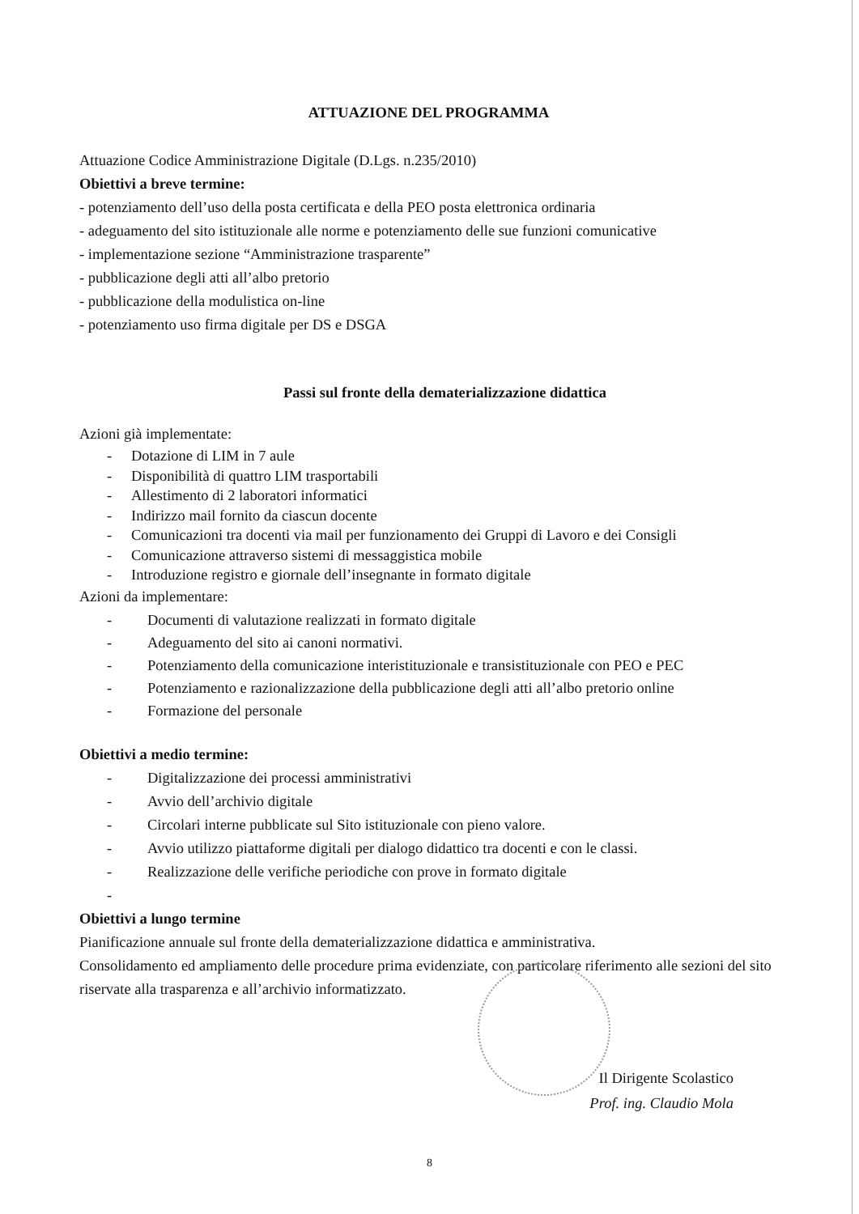ATTUAZIONE DEL PROGRAMMA
Attuazione Codice Amministrazione Digitale (D.Lgs. n.235/2010)
Obiettivi a breve termine:
- potenziamento dell’uso della posta certificata e della PEO posta elettronica ordinaria
- adeguamento del sito istituzionale alle norme e potenziamento delle sue funzioni comunicative
- implementazione sezione “Amministrazione trasparente”
- pubblicazione degli atti all’albo pretorio
- pubblicazione della modulistica on-line
- potenziamento uso firma digitale per DS e DSGA
Passi sul fronte della dematerializzazione didattica
Azioni già implementate:
- Dotazione di LIM in 7 aule
- Disponibilità di quattro LIM trasportabili
- Allestimento di 2 laboratori informatici
- Indirizzo mail fornito da ciascun docente
- Comunicazioni tra docenti via mail per funzionamento dei Gruppi di Lavoro e dei Consigli
- Comunicazione attraverso sistemi di messaggistica mobile
- Introduzione registro e giornale dell’insegnante in formato digitale
Azioni da implementare:
- Documenti di valutazione realizzati in formato digitale
- Adeguamento del sito ai canoni normativi.
- Potenziamento della comunicazione interistituzionale e transistituzionale con PEO e PEC
- Potenziamento e razionalizzazione della pubblicazione degli atti all’albo pretorio online
- Formazione del personale
Obiettivi a medio termine:
- Digitalizzazione dei processi amministrativi
- Avvio dell’archivio digitale
- Circolari interne pubblicate sul Sito istituzionale con pieno valore.
- Avvio utilizzo piattaforme digitali per dialogo didattico tra docenti e con le classi.
- Realizzazione delle verifiche periodiche con prove in formato digitale
-
Obiettivi a lungo termine
Pianificazione annuale sul fronte della dematerializzazione didattica e amministrativa.
Consolidamento ed ampliamento delle procedure prima evidenziate, con particolare riferimento alle sezioni del sito riservate alla trasparenza e all’archivio informatizzato.
Il Dirigente Scolastico
Prof. ing. Claudio Mola
8